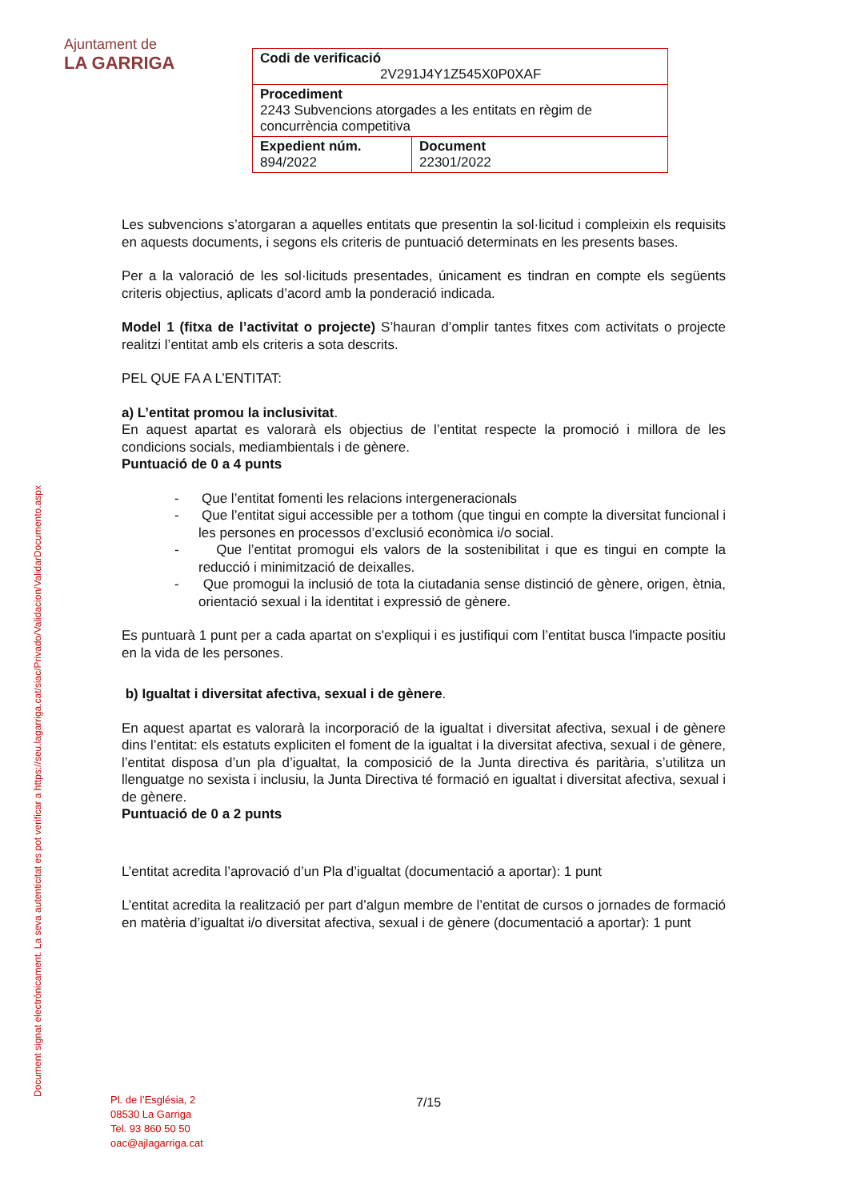Ajuntament de
LA GARRIGA
| Codi de verificació 2V291J4Y1Z545X0P0XAF | |
| Procediment 2243 Subvencions atorgades a les entitats en règim de concurrència competitiva | |
| Expedient núm. 894/2022 | Document 22301/2022 |
Document signat electrònicament. La seva autenticitat es pot verificar a https://seu.lagarriga.cat/siac/Privado/Validacion/ValidarDocumento.aspx
Les subvencions s’atorgaran a aquelles entitats que presentin la sol·licitud i compleixin els requisits en aquests documents, i segons els criteris de puntuació determinats en les presents bases.
Per a la valoració de les sol·licituds presentades, únicament es tindran en compte els següents criteris objectius, aplicats d’acord amb la ponderació indicada.
Model 1 (fitxa de l’activitat o projecte) S’hauran d’omplir tantes fitxes com activitats o projecte realitzi l’entitat amb els criteris a sota descrits.
PEL QUE FA A L’ENTITAT:
a) L’entitat promou la inclusivitat.
En aquest apartat es valorarà els objectius de l’entitat respecte la promoció i millora de les condicions socials, mediambientals i de gènere.
Puntuació de 0 a 4 punts
- Que l’entitat fomenti les relacions intergeneracionals
- Que l’entitat sigui accessible per a tothom (que tingui en compte la diversitat funcional i les persones en processos d’exclusió econòmica i/o social.
- Que l’entitat promogui els valors de la sostenibilitat i que es tingui en compte la reducció i minimització de deixalles.
- Que promogui la inclusió de tota la ciutadania sense distinció de gènere, origen, ètnia, orientació sexual i la identitat i expressió de gènere.
Es puntuarà 1 punt per a cada apartat on s'expliqui i es justifiqui com l’entitat busca l'impacte positiu en la vida de les persones.
b) Igualtat i diversitat afectiva, sexual i de gènere.
En aquest apartat es valorarà la incorporació de la igualtat i diversitat afectiva, sexual i de gènere dins l’entitat: els estatuts expliciten el foment de la igualtat i la diversitat afectiva, sexual i de gènere, l’entitat disposa d’un pla d’igualtat, la composició de la Junta directiva és paritària, s’utilitza un llenguatge no sexista i inclusiu, la Junta Directiva té formació en igualtat i diversitat afectiva, sexual i de gènere.
Puntuació de 0 a 2 punts
L’entitat acredita l’aprovació d’un Pla d’igualtat (documentació a aportar): 1 punt
L’entitat acredita la realització per part d’algun membre de l’entitat de cursos o jornades de formació en matèria d’igualtat i/o diversitat afectiva, sexual i de gènere (documentació a aportar): 1 punt
Pl. de l’Església, 2
08530 La Garriga
Tel. 93 860 50 50
oac@ajlagarriga.cat
7/15